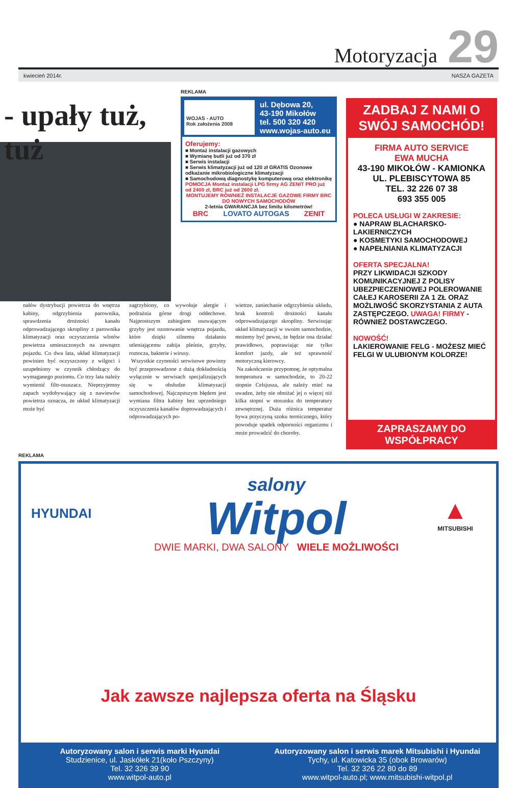Motoryzacja 29
kwiecień 2014r. NASZA GAZETA
- upały tuż, tuż
REKLAMA
WOJAS - AUTO
Rok założenia 2008
ul. Dębowa 20,
43-190 Mikołów
tel. 500 320 420
www.wojas-auto.eu
Oferujemy:
■ Montaż instalacji gazowych
■ Wymianę butli już od 370 zł
■ Serwis instalacji
■ Serwis klimatyzacji już od 120 zł GRATIS Ozonowe odkażanie mikrobiologiczne klimatyzacji
■ Samochodową diagnostykę komputerową oraz elektronikę
POMOCJA Montaż instalacji LPG firmy AG ZENIT PRO już od 2400 zł, BRC już od 2600 zł.
MONTUJEMY RÓWNIEŻ INSTALACJE GAZOWE FIRMY BRC DO NOWYCH SAMOCHODÓW2-letnia GWARANCJA bez limitu kilometrów!
BRC LOVATO AUTOGAS ZENIT
nałów dystrybucji powietrza do wnętrza kabiny, odgrzybienia parownika, sprawdzenia drożności kanału odprowadzającego skropliny z parownika klimatyzacji oraz oczyszczenia wlotów powietrza umieszczonych na zewnątrz pojazdu. Co dwa lata, układ klimatyzacji powinien być oczyszczony z wilgoci i uzupełniony w czynnik chłodzący do wymaganego poziomu. Co trzy lata należy wymienić filtr-osuszacz. Nieprzyjemny zapach wydobywający się z nawiewów powietrza oznacza, że układ klimatyzacji może być
zagrzybiony, co wywołuje alergie i podrażnia górne drogi oddechowe. Najprostszym zabiegiem usuwającym grzyby jest ozonowanie wnętrza pojazdu, które dzięki silnemu działaniu utleniającemu zabija pleśnie, grzyby, roztocza, bakterie i wirusy.
Wszystkie czynności serwisowe powinny być przeprowadzone z dużą dokładnością wyłącznie w serwisach specjalizujących się w obsłudze klimatyzacji samochodowej. Najczęstszym błędem jest wymiana filtra kabiny bez uprzedniego oczyszczenia kanałów doprowadzających i odprowadzających po-
wietrze, zaniechanie odgrzybienia układu, brak kontroli drożności kanału odprowadzającego skropliny. Serwisując układ klimatyzacji w swoim samochodzie, możemy być pewni, że będzie ona działać prawidłowo, poprawiając nie tylko komfort jazdy, ale też sprawność motoryczną kierowcy.
Na zakończenie przypomnę, że optymalna temperatura w samochodzie, to 20-22 stopnie Celsjusza, ale należy mieć na uwadze, żeby nie obniżać jej o więcej niż kilka stopni w stosunku do temperatury zewnętrznej. Duża różnica temperatur bywa przyczyną szoku termicznego, który powoduje spadek odporności organizmu i może prowadzić do choroby.
ZADBAJ Z NAMI O SWÓJ SAMOCHÓD!
FIRMA AUTO SERVICE
EWA MUCHA
43-190 MIKOŁÓW - KAMIONKA
UL. PLEBISCYTOWA 85
TEL. 32 226 07 38
693 355 005
POLECA USŁUGI W ZAKRESIE:
● NAPRAW BLACHARSKO-LAKIERNICZYCH
● KOSMETYKI SAMOCHODOWEJ
● NAPEŁNIANIA KLIMATYZACJI
OFERTA SPECJALNA!
PRZY LIKWIDACJI SZKODY KOMUNIKACYJNEJ Z POLISY UBEZPIECZENIOWEJ POLEROWANIE CAŁEJ KAROSERII ZA 1 ZŁ ORAZ MOŻLIWOŚĆ SKORZYSTANIA Z AUTA ZASTĘPCZEGO. UWAGA! FIRMY - RÓWNIEŻ DOSTAWCZEGO.
NOWOŚĆ!
LAKIEROWANIE FELG - MOŻESZ MIEĆ FELGI W ULUBIONYM KOLORZE!
ZAPRASZAMY DO WSPÓŁPRACY
REKLAMA
HYUNDAI
salony
Witpol
DWIE MARKI, DWA SALONY WIELE MOŻLIWOŚCI
▲
MITSUBISHI
Jak zawsze najlepsza oferta na Śląsku
Autoryzowany salon i serwis marki Hyundai
Studzienice, ul. Jaskółek 21(koło Pszczyny)
Tel. 32 326 39 90
www.witpol-auto.pl
Autoryzowany salon i serwis marek Mitsubishi i Hyundai
Tychy, ul. Katowicka 35 (obok Browarów)
Tel. 32 326 22 80 do 89
www.witpol-auto.pl; www.mitsubishi-witpol.pl